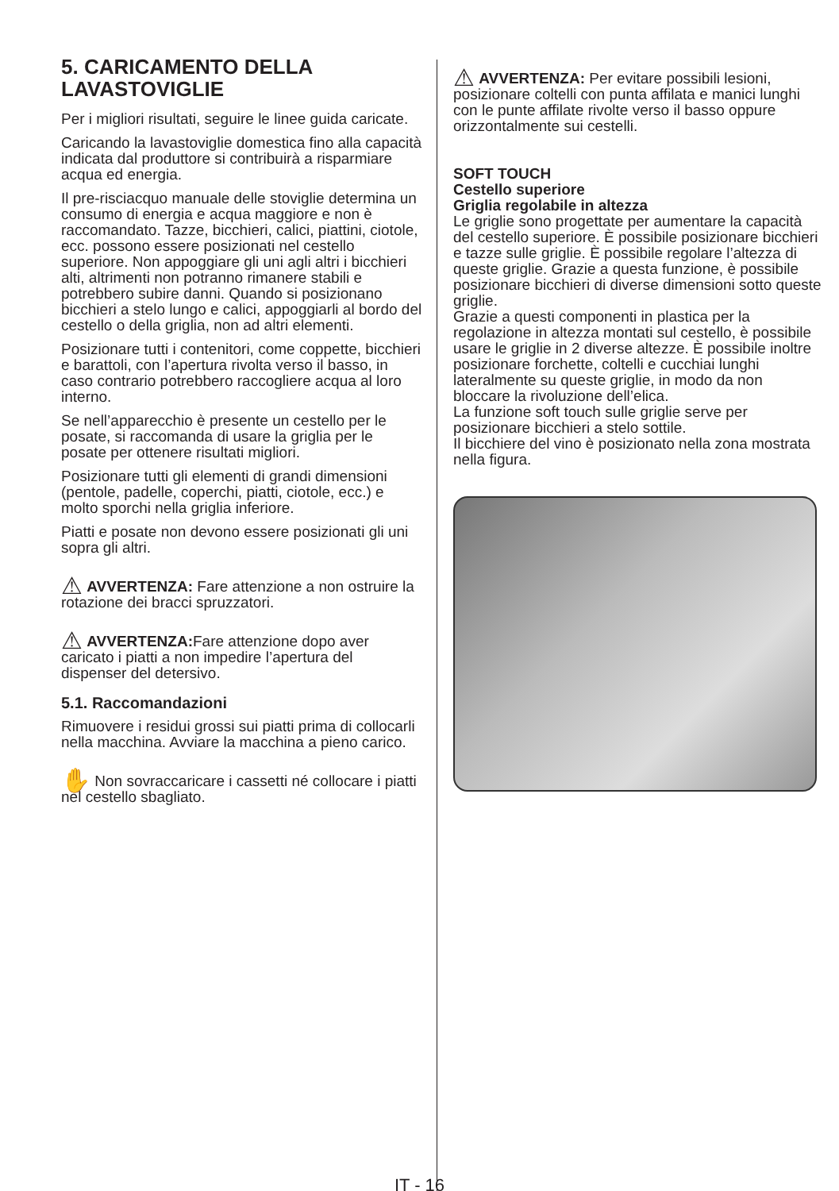5. CARICAMENTO DELLA LAVASTOVIGLIE
Per i migliori risultati, seguire le linee guida caricate.
Caricando la lavastoviglie domestica fino alla capacità indicata dal produttore si contribuirà a risparmiare acqua ed energia.
Il pre-risciacquo manuale delle stoviglie determina un consumo di energia e acqua maggiore e non è raccomandato. Tazze, bicchieri, calici, piattini, ciotole, ecc. possono essere posizionati nel cestello superiore. Non appoggiare gli uni agli altri i bicchieri alti, altrimenti non potranno rimanere stabili e potrebbero subire danni. Quando si posizionano bicchieri a stelo lungo e calici, appoggiarli al bordo del cestello o della griglia, non ad altri elementi.
Posizionare tutti i contenitori, come coppette, bicchieri e barattoli, con l’apertura rivolta verso il basso, in caso contrario potrebbero raccogliere acqua al loro interno.
Se nell’apparecchio è presente un cestello per le posate, si raccomanda di usare la griglia per le posate per ottenere risultati migliori.
Posizionare tutti gli elementi di grandi dimensioni (pentole, padelle, coperchi, piatti, ciotole, ecc.) e molto sporchi nella griglia inferiore.
Piatti e posate non devono essere posizionati gli uni sopra gli altri.
⚠ AVVERTENZA: Fare attenzione a non ostruire la rotazione dei bracci spruzzatori.
⚠ AVVERTENZA: Fare attenzione dopo aver caricato i piatti a non impedire l’apertura del dispenser del detersivo.
5.1. Raccomandazioni
Rimuovere i residui grossi sui piatti prima di collocarli nella macchina. Avviare la macchina a pieno carico.
✋ Non sovraccaricare i cassetti né collocare i piatti nel cestello sbagliato.
⚠ AVVERTENZA: Per evitare possibili lesioni, posizionare coltelli con punta affilata e manici lunghi con le punte affilate rivolte verso il basso oppure orizzontalmente sui cestelli.
SOFT TOUCH
Cestello superiore
Griglia regolabile in altezza
Le griglie sono progettate per aumentare la capacità del cestello superiore. È possibile posizionare bicchieri e tazze sulle griglie. È possibile regolare l’altezza di queste griglie. Grazie a questa funzione, è possibile posizionare bicchieri di diverse dimensioni sotto queste griglie.
Grazie a questi componenti in plastica per la regolazione in altezza montati sul cestello, è possibile usare le griglie in 2 diverse altezze. È possibile inoltre posizionare forchette, coltelli e cucchiai lunghi lateralmente su queste griglie, in modo da non bloccare la rivoluzione dell’elica.
La funzione soft touch sulle griglie serve per posizionare bicchieri a stelo sottile.
Il bicchiere del vino è posizionato nella zona mostrata nella figura.
IT - 16